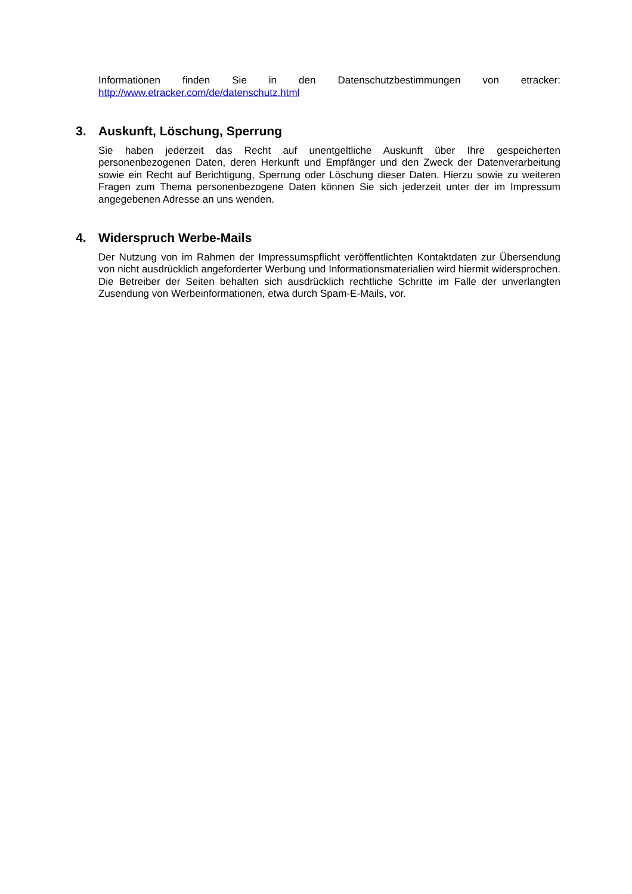Informationen finden Sie in den Datenschutzbestimmungen von etracker: http://www.etracker.com/de/datenschutz.html
3. Auskunft, Löschung, Sperrung
Sie haben jederzeit das Recht auf unentgeltliche Auskunft über Ihre gespeicherten personenbezogenen Daten, deren Herkunft und Empfänger und den Zweck der Datenverarbeitung sowie ein Recht auf Berichtigung, Sperrung oder Löschung dieser Daten. Hierzu sowie zu weiteren Fragen zum Thema personenbezogene Daten können Sie sich jederzeit unter der im Impressum angegebenen Adresse an uns wenden.
4. Widerspruch Werbe-Mails
Der Nutzung von im Rahmen der Impressumspflicht veröffentlichten Kontaktdaten zur Übersendung von nicht ausdrücklich angeforderter Werbung und Informationsmaterialien wird hiermit widersprochen. Die Betreiber der Seiten behalten sich ausdrücklich rechtliche Schritte im Falle der unverlangten Zusendung von Werbeinformationen, etwa durch Spam-E-Mails, vor.